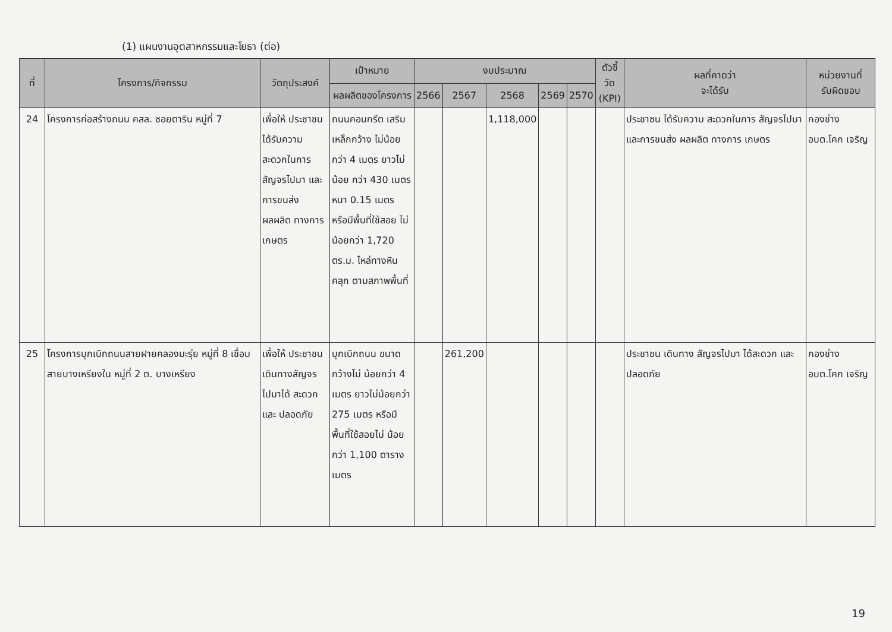(1) แผนงานอุตสาหกรรมและโยธา (ต่อ)
| ที่ | โครงการ/กิจกรรม | วัตถุประสงค์ | เป้าหมาย | งบประมาณ | | | | | ตัวชี้วัด (KPI) | ผลที่คาดว่า จะได้รับ | หน่วยงานที่ รับผิดชอบ |
| --- | --- | --- | --- | --- | --- | --- | --- | --- | --- | --- | --- |
| | | | ผลผลิตของโครงการ | 2566 | 2567 | 2568 | 2569 | 2570 | | | |
| 24 | โครงการก่อสร้างถนน คสล. ซอยตาริน หมู่ที่ 7 | เพื่อให้ ประชาชน ได้รับความ สะดวกในการ สัญจรไปมา และการขนส่ง ผลผลิต ทางการ เกษตร | ถนนคอนกรีต เสริมเหล็กกว้าง ไม่น้อยกว่า 4 เมตร ยาวไม่น้อย กว่า 430 เมตร หนา 0.15 เมตร หรือมีพื้นที่ใช้สอย ไม่น้อยกว่า 1,720 ตร.ม. ไหล่ทางหินคลุก ตามสภาพพื้นที่ | | | 1,118,000 | | | | ประชาชน ได้รับความ สะดวกในการ สัญจรไปมา และการขนส่ง ผลผลิต ทางการ เกษตร | กองช่าง อบต.โคก เจริญ |
| 25 | โครงการบุกเบิกถนนสายฝายคลองมะรุ่ย หมู่ที่ 8 เชื่อมสายบางเหรียงใน หมู่ที่ 2 ต. บางเหรียง | เพื่อให้ ประชาชน เดินทางสัญจร ไปมาได้ สะดวกและ ปลอดภัย | บุกเบิกถนน ขนาด กว้างไม่ น้อยกว่า 4 เมตร ยาวไม่น้อยกว่า 275 เมตร หรือมี พื้นที่ใช้สอยไม่ น้อยกว่า 1,100 ตารางเมตร | | 261,200 | | | | | ประชาชน เดินทาง สัญจรไปมา ได้สะดวก และปลอดภัย | กองช่าง อบต.โคก เจริญ |
19